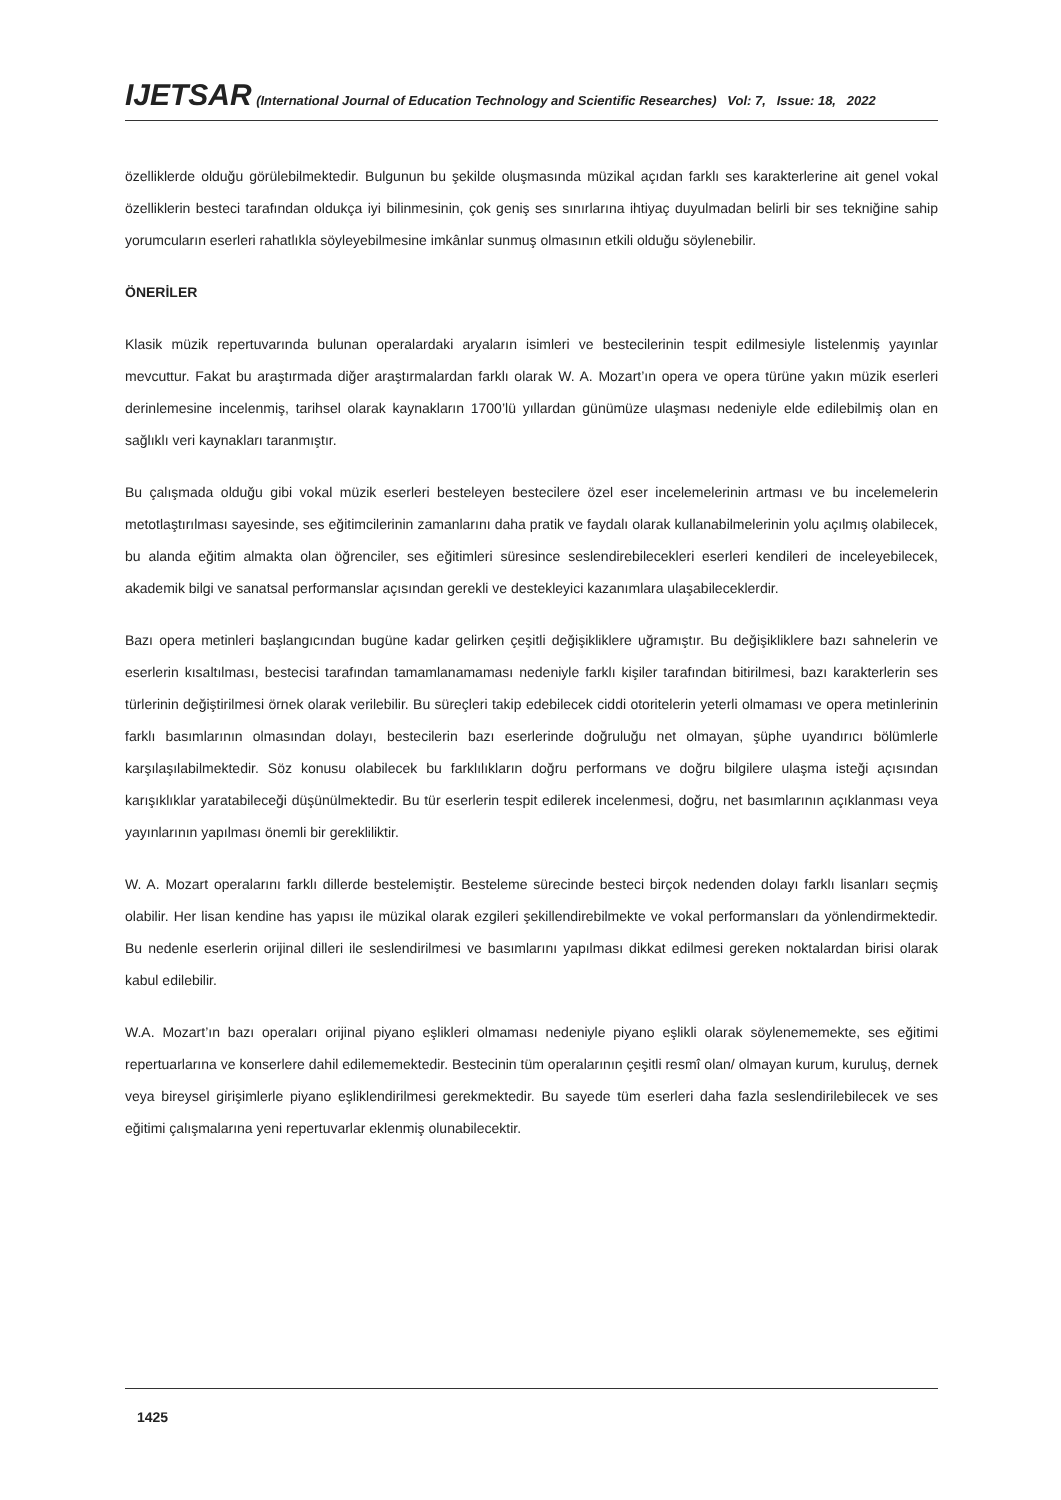IJETSAR (International Journal of Education Technology and Scientific Researches) Vol: 7, Issue: 18, 2022
özelliklerde olduğu görülebilmektedir. Bulgunun bu şekilde oluşmasında müzikal açıdan farklı ses karakterlerine ait genel vokal özelliklerin besteci tarafından oldukça iyi bilinmesinin, çok geniş ses sınırlarına ihtiyaç duyulmadan belirli bir ses tekniğine sahip yorumcuların eserleri rahatlıkla söyleyebilmesine imkânlar sunmuş olmasının etkili olduğu söylenebilir.
ÖNERİLER
Klasik müzik repertuvarında bulunan operalardaki aryaların isimleri ve bestecilerinin tespit edilmesiyle listelenmiş yayınlar mevcuttur. Fakat bu araştırmada diğer araştırmalardan farklı olarak W. A. Mozart’ın opera ve opera türüne yakın müzik eserleri derinlemesine incelenmiş, tarihsel olarak kaynakların 1700’lü yıllardan günümüze ulaşması nedeniyle elde edilebilmiş olan en sağlıklı veri kaynakları taranmıştır.
Bu çalışmada olduğu gibi vokal müzik eserleri besteleyen bestecilere özel eser incelemelerinin artması ve bu incelemelerin metotlaştırılması sayesinde, ses eğitimcilerinin zamanlarını daha pratik ve faydalı olarak kullanabilmelerinin yolu açılmış olabilecek, bu alanda eğitim almakta olan öğrenciler, ses eğitimleri süresince seslendirebilecekleri eserleri kendileri de inceleyebilecek, akademik bilgi ve sanatsal performanslar açısından gerekli ve destekleyici kazanımlara ulaşabileceklerdir.
Bazı opera metinleri başlangıcından bugüne kadar gelirken çeşitli değişikliklere uğramıştır. Bu değişikliklere bazı sahnelerin ve eserlerin kısaltılması, bestecisi tarafından tamamlanamaması nedeniyle farklı kişiler tarafından bitirilmesi, bazı karakterlerin ses türlerinin değiştirilmesi örnek olarak verilebilir. Bu süreçleri takip edebilecek ciddi otoritelerin yeterli olmaması ve opera metinlerinin farklı basımlarının olmasından dolayı, bestecilerin bazı eserlerinde doğruluğu net olmayan, şüphe uyandırıcı bölümlerle karşılaşılabilmektedir. Söz konusu olabilecek bu farklılıkların doğru performans ve doğru bilgilere ulaşma isteği açısından karışıklıklar yaratabileceği düşünülmektedir. Bu tür eserlerin tespit edilerek incelenmesi, doğru, net basımlarının açıklanması veya yayınlarının yapılması önemli bir gerekliliktir.
W. A. Mozart operalarını farklı dillerde bestelemiştir. Besteleme sürecinde besteci birçok nedenden dolayı farklı lisanları seçmiş olabilir. Her lisan kendine has yapısı ile müzikal olarak ezgileri şekillendirebilmekte ve vokal performansları da yönlendirmektedir. Bu nedenle eserlerin orijinal dilleri ile seslendirilmesi ve basımlarını yapılması dikkat edilmesi gereken noktalardan birisi olarak kabul edilebilir.
W.A. Mozart’ın bazı operaları orijinal piyano eşlikleri olmaması nedeniyle piyano eşlikli olarak söylenememekte, ses eğitimi repertuarlarına ve konserlere dahil edilememektedir. Bestecinin tüm operalarının çeşitli resmî olan/ olmayan kurum, kuruluş, dernek veya bireysel girişimlerle piyano eşliklendirilmesi gerekmektedir. Bu sayede tüm eserleri daha fazla seslendirilebilecek ve ses eğitimi çalışmalarına yeni repertuvarlar eklenmiş olunabilecektir.
1425